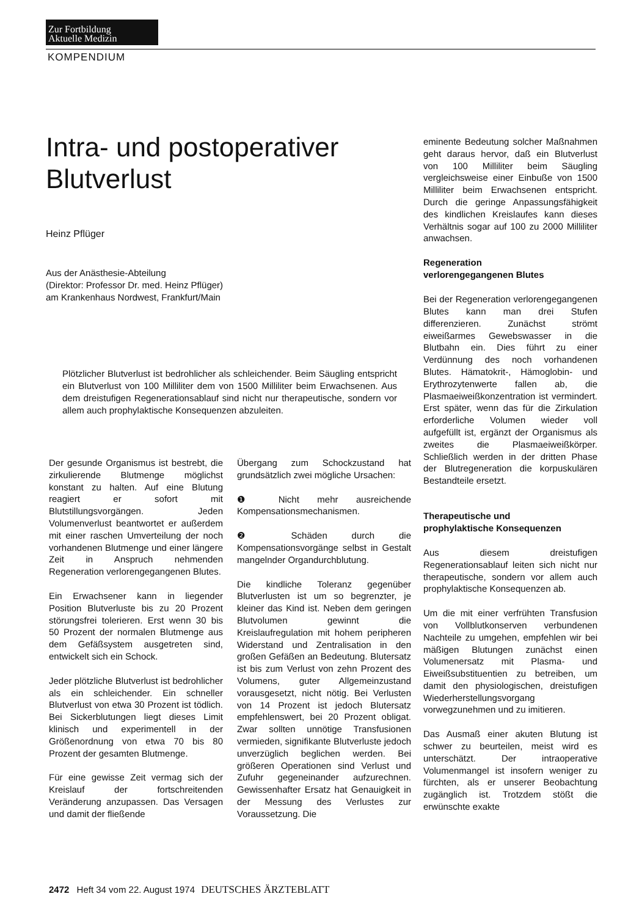Zur Fortbildung
Aktuelle Medizin
KOMPENDIUM
Intra- und postoperativer Blutverlust
Heinz Pflüger
Aus der Anästhesie-Abteilung
(Direktor: Professor Dr. med. Heinz Pflüger)
am Krankenhaus Nordwest, Frankfurt/Main
Plötzlicher Blutverlust ist bedrohlicher als schleichender. Beim Säugling entspricht ein Blutverlust von 100 Milliliter dem von 1500 Milliliter beim Erwachsenen. Aus dem dreistufigen Regenerationsablauf sind nicht nur therapeutische, sondern vor allem auch prophylaktische Konsequenzen abzuleiten.
Der gesunde Organismus ist bestrebt, die zirkulierende Blutmenge möglichst konstant zu halten. Auf eine Blutung reagiert er sofort mit Blutstillungsvorgängen. Jeden Volumenverlust beantwortet er außerdem mit einer raschen Umverteilung der noch vorhandenen Blutmenge und einer längere Zeit in Anspruch nehmenden Regeneration verlorengegangenen Blutes.
Ein Erwachsener kann in liegender Position Blutverluste bis zu 20 Prozent störungsfrei tolerieren. Erst wenn 30 bis 50 Prozent der normalen Blutmenge aus dem Gefäßsystem ausgetreten sind, entwickelt sich ein Schock.
Jeder plötzliche Blutverlust ist bedrohlicher als ein schleichender. Ein schneller Blutverlust von etwa 30 Prozent ist tödlich. Bei Sickerblutungen liegt dieses Limit klinisch und experimentell in der Größenordnung von etwa 70 bis 80 Prozent der gesamten Blutmenge.
Für eine gewisse Zeit vermag sich der Kreislauf der fortschreitenden Veränderung anzupassen. Das Versagen und damit der fließende
Übergang zum Schockzustand hat grundsätzlich zwei mögliche Ursachen:
❶ Nicht mehr ausreichende Kompensationsmechanismen.
❷ Schäden durch die Kompensationsvorgänge selbst in Gestalt mangelnder Organdurchblutung.
Die kindliche Toleranz gegenüber Blutverlusten ist um so begrenzter, je kleiner das Kind ist. Neben dem geringen Blutvolumen gewinnt die Kreislaufregulation mit hohem peripheren Widerstand und Zentralisation in den großen Gefäßen an Bedeutung. Blutersatz ist bis zum Verlust von zehn Prozent des Volumens, guter Allgemeinzustand vorausgesetzt, nicht nötig. Bei Verlusten von 14 Prozent ist jedoch Blutersatz empfehlenswert, bei 20 Prozent obligat. Zwar sollten unnötige Transfusionen vermieden, signifikante Blutverluste jedoch unverzüglich beglichen werden. Bei größeren Operationen sind Verlust und Zufuhr gegeneinander aufzurechnen. Gewissenhafter Ersatz hat Genauigkeit in der Messung des Verlustes zur Voraussetzung. Die
eminente Bedeutung solcher Maßnahmen geht daraus hervor, daß ein Blutverlust von 100 Milliliter beim Säugling vergleichsweise einer Einbuße von 1500 Milliliter beim Erwachsenen entspricht. Durch die geringe Anpassungsfähigkeit des kindlichen Kreislaufes kann dieses Verhältnis sogar auf 100 zu 2000 Milliliter anwachsen.
Regeneration
verlorengegangenen Blutes
Bei der Regeneration verlorengegangenen Blutes kann man drei Stufen differenzieren. Zunächst strömt eiweißarmes Gewebswasser in die Blutbahn ein. Dies führt zu einer Verdünnung des noch vorhandenen Blutes. Hämatokrit-, Hämoglobin- und Erythrozytenwerte fallen ab, die Plasmaeiweißkonzentration ist vermindert. Erst später, wenn das für die Zirkulation erforderliche Volumen wieder voll aufgefüllt ist, ergänzt der Organismus als zweites die Plasmaeiweißkörper. Schließlich werden in der dritten Phase der Blutregeneration die korpuskulären Bestandteile ersetzt.
Therapeutische und
prophylaktische Konsequenzen
Aus diesem dreistufigen Regenerationsablauf leiten sich nicht nur therapeutische, sondern vor allem auch prophylaktische Konsequenzen ab.
Um die mit einer verfrühten Transfusion von Vollblutkonserven verbundenen Nachteile zu umgehen, empfehlen wir bei mäßigen Blutungen zunächst einen Volumenersatz mit Plasma- und Eiweißsubstituentien zu betreiben, um damit den physiologischen, dreistufigen Wiederherstellungsvorgang vorwegzunehmen und zu imitieren.
Das Ausmaß einer akuten Blutung ist schwer zu beurteilen, meist wird es unterschätzt. Der intraoperative Volumenmangel ist insofern weniger zu fürchten, als er unserer Beobachtung zugänglich ist. Trotzdem stößt die erwünschte exakte
2472 Heft 34 vom 22. August 1974 DEUTSCHES ÄRZTEBLATT